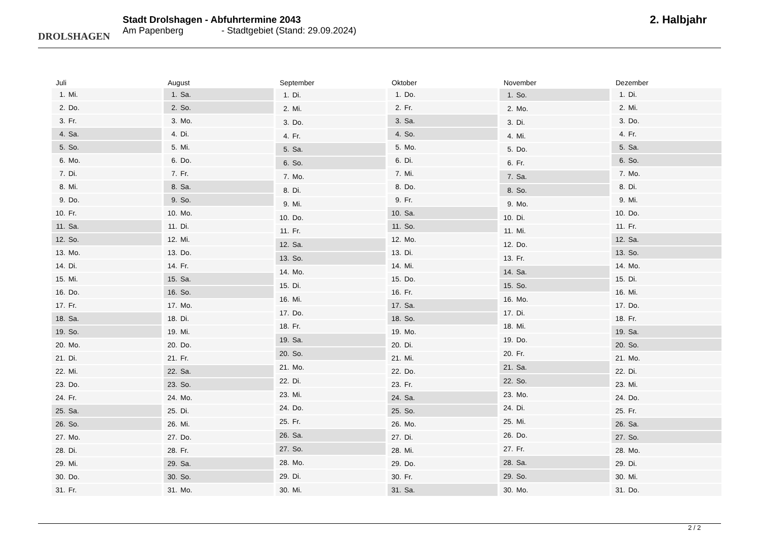DROLSHAGEN
Stadt Drolshagen - Abfuhrtermine 2043
Am Papenberg - Stadtgebiet (Stand: 29.09.2024)
2. Halbjahr
| Juli | |
| --- | --- |
| 1. | Mi. |
| 2. | Do. |
| 3. | Fr. |
| 4. | Sa. |
| 5. | So. |
| 6. | Mo. |
| 7. | Di. |
| 8. | Mi. |
| 9. | Do. |
| 10. | Fr. |
| 11. | Sa. |
| 12. | So. |
| 13. | Mo. |
| 14. | Di. |
| 15. | Mi. |
| 16. | Do. |
| 17. | Fr. |
| 18. | Sa. |
| 19. | So. |
| 20. | Mo. |
| 21. | Di. |
| 22. | Mi. |
| 23. | Do. |
| 24. | Fr. |
| 25. | Sa. |
| 26. | So. |
| 27. | Mo. |
| 28. | Di. |
| 29. | Mi. |
| 30. | Do. |
| 31. | Fr. |
| August | |
| --- | --- |
| 1. | Sa. |
| 2. | So. |
| 3. | Mo. |
| 4. | Di. |
| 5. | Mi. |
| 6. | Do. |
| 7. | Fr. |
| 8. | Sa. |
| 9. | So. |
| 10. | Mo. |
| 11. | Di. |
| 12. | Mi. |
| 13. | Do. |
| 14. | Fr. |
| 15. | Sa. |
| 16. | So. |
| 17. | Mo. |
| 18. | Di. |
| 19. | Mi. |
| 20. | Do. |
| 21. | Fr. |
| 22. | Sa. |
| 23. | So. |
| 24. | Mo. |
| 25. | Di. |
| 26. | Mi. |
| 27. | Do. |
| 28. | Fr. |
| 29. | Sa. |
| 30. | So. |
| 31. | Mo. |
| September | |
| --- | --- |
| 1. | Di. |
| 2. | Mi. |
| 3. | Do. |
| 4. | Fr. |
| 5. | Sa. |
| 6. | So. |
| 7. | Mo. |
| 8. | Di. |
| 9. | Mi. |
| 10. | Do. |
| 11. | Fr. |
| 12. | Sa. |
| 13. | So. |
| 14. | Mo. |
| 15. | Di. |
| 16. | Mi. |
| 17. | Do. |
| 18. | Fr. |
| 19. | Sa. |
| 20. | So. |
| 21. | Mo. |
| 22. | Di. |
| 23. | Mi. |
| 24. | Do. |
| 25. | Fr. |
| 26. | Sa. |
| 27. | So. |
| 28. | Mo. |
| 29. | Di. |
| 30. | Mi. |
| Oktober | |
| --- | --- |
| 1. | Do. |
| 2. | Fr. |
| 3. | Sa. |
| 4. | So. |
| 5. | Mo. |
| 6. | Di. |
| 7. | Mi. |
| 8. | Do. |
| 9. | Fr. |
| 10. | Sa. |
| 11. | So. |
| 12. | Mo. |
| 13. | Di. |
| 14. | Mi. |
| 15. | Do. |
| 16. | Fr. |
| 17. | Sa. |
| 18. | So. |
| 19. | Mo. |
| 20. | Di. |
| 21. | Mi. |
| 22. | Do. |
| 23. | Fr. |
| 24. | Sa. |
| 25. | So. |
| 26. | Mo. |
| 27. | Di. |
| 28. | Mi. |
| 29. | Do. |
| 30. | Fr. |
| 31. | Sa. |
| November | |
| --- | --- |
| 1. | So. |
| 2. | Mo. |
| 3. | Di. |
| 4. | Mi. |
| 5. | Do. |
| 6. | Fr. |
| 7. | Sa. |
| 8. | So. |
| 9. | Mo. |
| 10. | Di. |
| 11. | Mi. |
| 12. | Do. |
| 13. | Fr. |
| 14. | Sa. |
| 15. | So. |
| 16. | Mo. |
| 17. | Di. |
| 18. | Mi. |
| 19. | Do. |
| 20. | Fr. |
| 21. | Sa. |
| 22. | So. |
| 23. | Mo. |
| 24. | Di. |
| 25. | Mi. |
| 26. | Do. |
| 27. | Fr. |
| 28. | Sa. |
| 29. | So. |
| 30. | Mo. |
| Dezember | |
| --- | --- |
| 1. | Di. |
| 2. | Mi. |
| 3. | Do. |
| 4. | Fr. |
| 5. | Sa. |
| 6. | So. |
| 7. | Mo. |
| 8. | Di. |
| 9. | Mi. |
| 10. | Do. |
| 11. | Fr. |
| 12. | Sa. |
| 13. | So. |
| 14. | Mo. |
| 15. | Di. |
| 16. | Mi. |
| 17. | Do. |
| 18. | Fr. |
| 19. | Sa. |
| 20. | So. |
| 21. | Mo. |
| 22. | Di. |
| 23. | Mi. |
| 24. | Do. |
| 25. | Fr. |
| 26. | Sa. |
| 27. | So. |
| 28. | Mo. |
| 29. | Di. |
| 30. | Mi. |
| 31. | Do. |
2 / 2